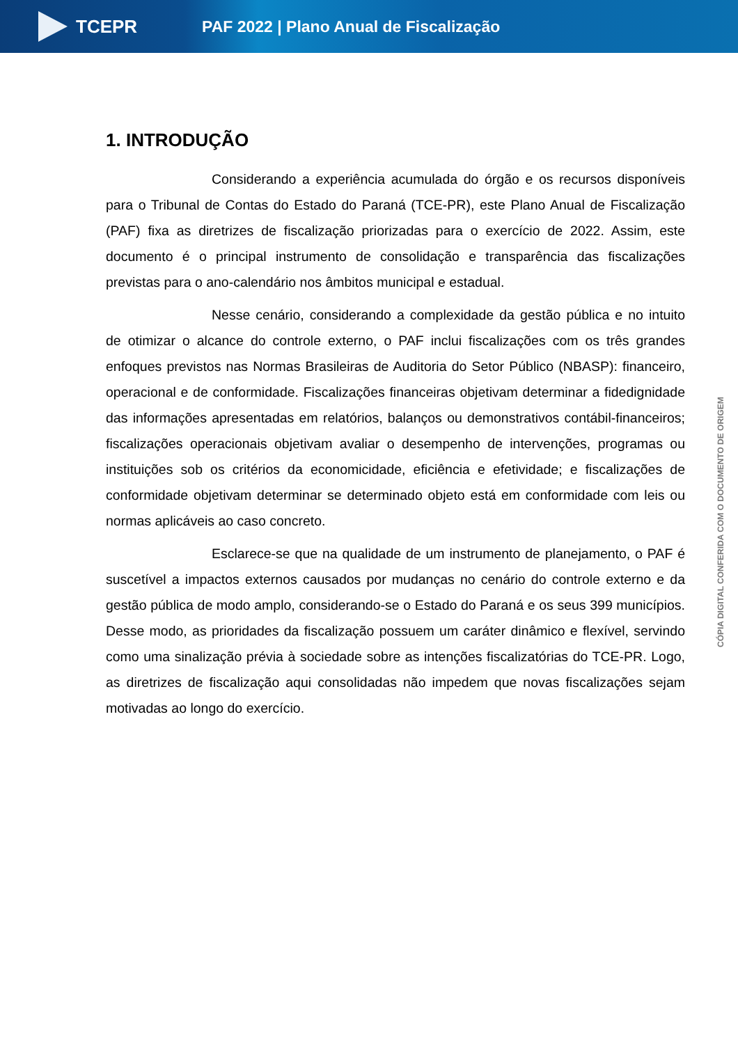TCEPR
PAF 2022 | Plano Anual de Fiscalização
1. INTRODUÇÃO
Considerando a experiência acumulada do órgão e os recursos disponíveis para o Tribunal de Contas do Estado do Paraná (TCE-PR), este Plano Anual de Fiscalização (PAF) fixa as diretrizes de fiscalização priorizadas para o exercício de 2022. Assim, este documento é o principal instrumento de consolidação e transparência das fiscalizações previstas para o ano-calendário nos âmbitos municipal e estadual.
Nesse cenário, considerando a complexidade da gestão pública e no intuito de otimizar o alcance do controle externo, o PAF inclui fiscalizações com os três grandes enfoques previstos nas Normas Brasileiras de Auditoria do Setor Público (NBASP): financeiro, operacional e de conformidade. Fiscalizações financeiras objetivam determinar a fidedignidade das informações apresentadas em relatórios, balanços ou demonstrativos contábil-financeiros; fiscalizações operacionais objetivam avaliar o desempenho de intervenções, programas ou instituições sob os critérios da economicidade, eficiência e efetividade; e fiscalizações de conformidade objetivam determinar se determinado objeto está em conformidade com leis ou normas aplicáveis ao caso concreto.
Esclarece-se que na qualidade de um instrumento de planejamento, o PAF é suscetível a impactos externos causados por mudanças no cenário do controle externo e da gestão pública de modo amplo, considerando-se o Estado do Paraná e os seus 399 municípios. Desse modo, as prioridades da fiscalização possuem um caráter dinâmico e flexível, servindo como uma sinalização prévia à sociedade sobre as intenções fiscalizatórias do TCE-PR. Logo, as diretrizes de fiscalização aqui consolidadas não impedem que novas fiscalizações sejam motivadas ao longo do exercício.
CÓPIA DIGITAL CONFERIDA COM O DOCUMENTO DE ORIGEM